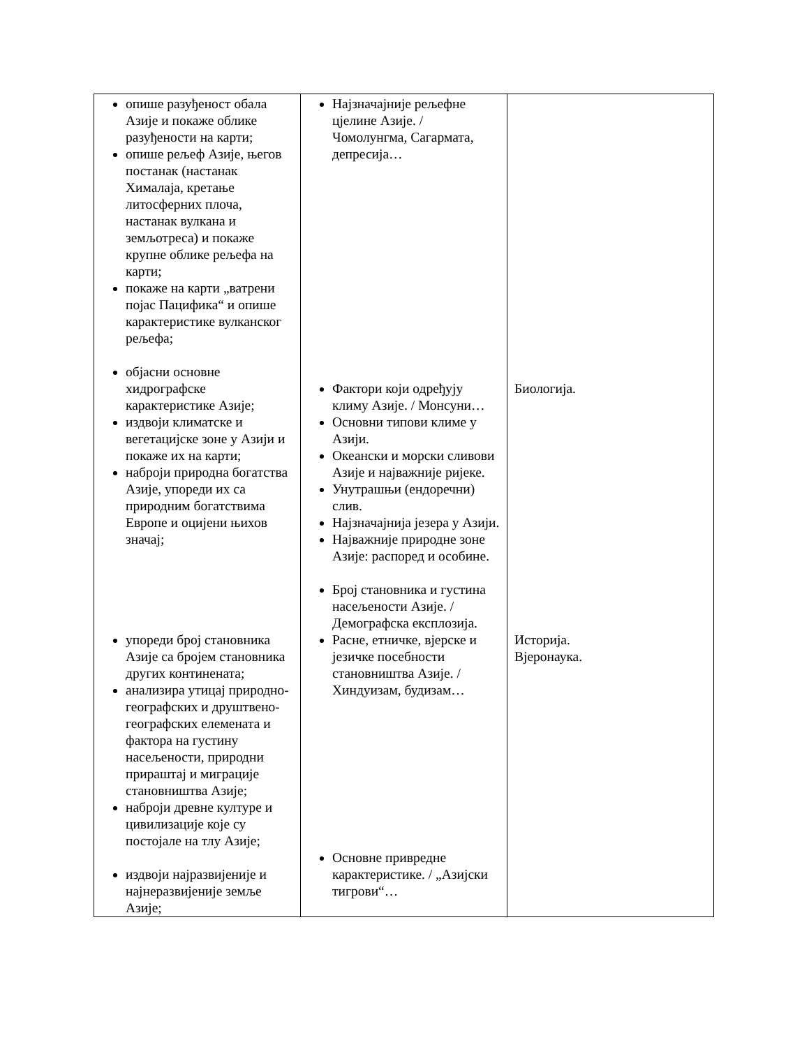| опише разуђеност обала Азије и покаже облике разуђености на карти; опише рељеф Азије, његов постанак (настанак Хималаја, кретање литосферних плоча, настанак вулкана и земљотреса) и покаже крупне облике рељефа на карти; покаже на карти „ватрени појас Пацифика“ и опише карактеристике вулканског рељефа; објасни основне хидрографске карактеристике Азије; издвоји климатске и вегетацијске зоне у Азији и покаже их на карти; наброји природна богатства Азије, упореди их са природним богатствима Европе и оцијени њихов значај; упореди број становника Азије са бројем становника других континената; анализира утицај природно-географских и друштвено-географских елемената и фактора на густину насељености, природни прираштај и миграције становништва Азије; наброји древне културе и цивилизације које су постојале на тлу Азије; издвоји најразвијеније и најнеразвијеније земље Азије; | Најзначајније рељефне цјелине Азије. / Чомолунгма, Сагармата, депресија… Фактори који одређују климу Азије. / Монсуни… Основни типови климе у Азији. Океански и морски сливови Азије и најважније ријеке. Унутрашњи (ендоречни) слив. Најзначајнија језера у Азији. Најважније природне зоне Азије: распоред и особине. Број становника и густина насељености Азије. / Демографска експлозија. Расне, етничке, вјерске и језичке посебности становништва Азије. / Хиндуизам, будизам… Основне привредне карактеристике. / „Азијски тигрови“… | Биологија. Историја. Вјеронаука. |